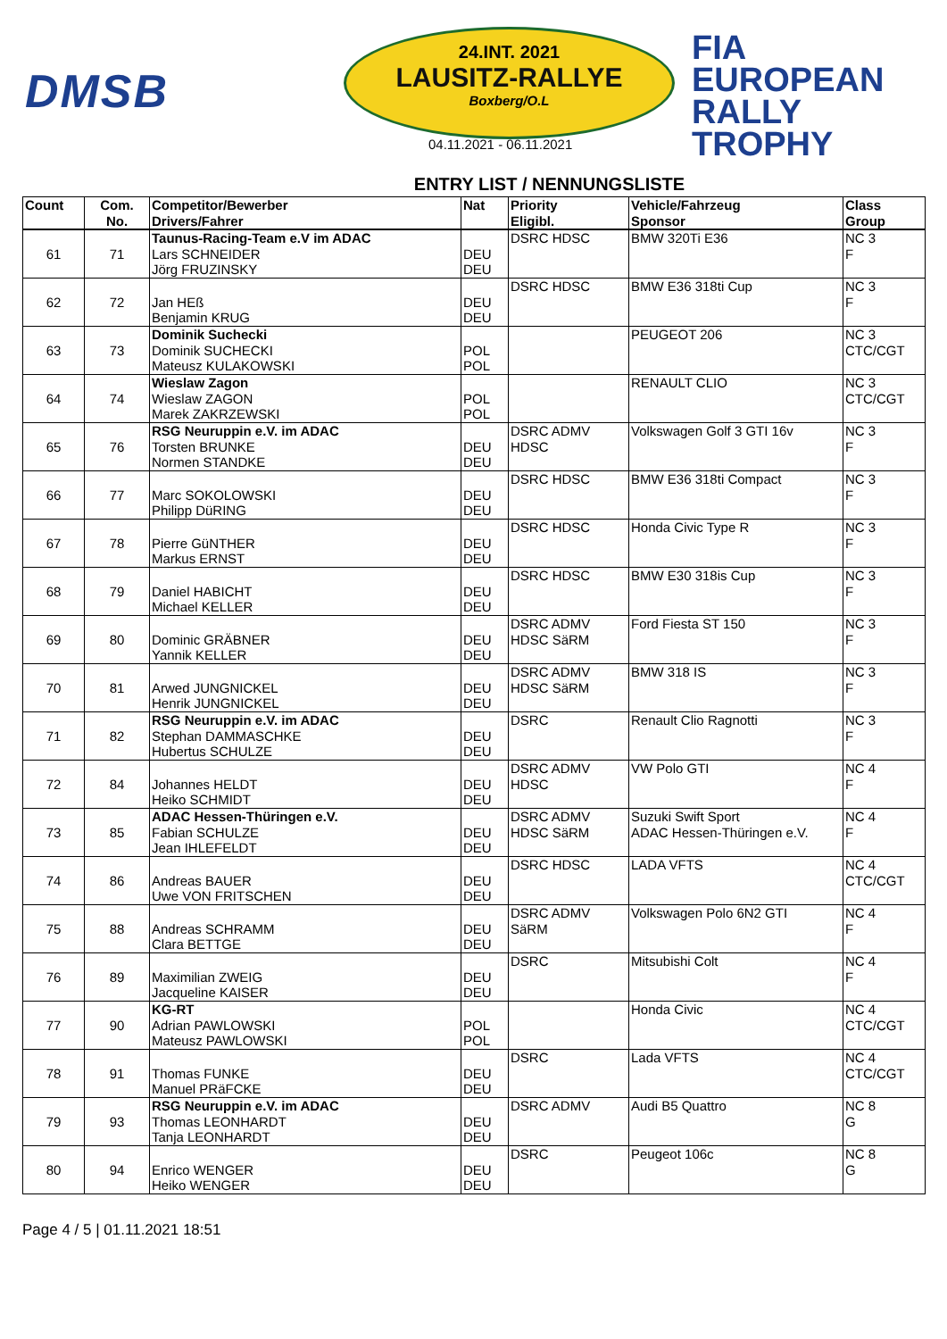DMSB
24.INT. 2021
LAUSITZ-RALLYE
Boxberg/O.L
04.11.2021 - 06.11.2021
FIA
EUROPEAN
RALLY
TROPHY
ENTRY LIST / NENNUNGSLISTE
| Count | Com. No. | Competitor/Bewerber Drivers/Fahrer | Nat | Priority Eligibl. | Vehicle/Fahrzeug Sponsor | Class Group |
| --- | --- | --- | --- | --- | --- | --- |
| 61 | 71 | Taunus-Racing-Team e.V im ADAC Lars SCHNEIDER Jörg FRUZINSKY | DEU DEU | DSRC HDSC | BMW 320Ti E36 | NC 3 F |
| 62 | 72 | Jan HEß Benjamin KRUG | DEU DEU | DSRC HDSC | BMW E36 318ti Cup | NC 3 F |
| 63 | 73 | Dominik Suchecki Dominik SUCHECKI Mateusz KULAKOWSKI | POL POL | | PEUGEOT 206 | NC 3 CTC/CGT |
| 64 | 74 | Wieslaw Zagon Wieslaw ZAGON Marek ZAKRZEWSKI | POL POL | | RENAULT CLIO | NC 3 CTC/CGT |
| 65 | 76 | RSG Neuruppin e.V. im ADAC Torsten BRUNKE Normen STANDKE | DEU DEU | DSRC ADMV HDSC | Volkswagen Golf 3 GTI 16v | NC 3 F |
| 66 | 77 | Marc SOKOLOWSKI Philipp DüRING | DEU DEU | DSRC HDSC | BMW E36 318ti Compact | NC 3 F |
| 67 | 78 | Pierre GüNTHER Markus ERNST | DEU DEU | DSRC HDSC | Honda Civic Type R | NC 3 F |
| 68 | 79 | Daniel HABICHT Michael KELLER | DEU DEU | DSRC HDSC | BMW E30 318is Cup | NC 3 F |
| 69 | 80 | Dominic GRÄBNER Yannik KELLER | DEU DEU | DSRC ADMV HDSC SäRM | Ford Fiesta ST 150 | NC 3 F |
| 70 | 81 | Arwed JUNGNICKEL Henrik JUNGNICKEL | DEU DEU | DSRC ADMV HDSC SäRM | BMW 318 IS | NC 3 F |
| 71 | 82 | RSG Neuruppin e.V. im ADAC Stephan DAMMASCHKE Hubertus SCHULZE | DEU DEU | DSRC | Renault Clio Ragnotti | NC 3 F |
| 72 | 84 | Johannes HELDT Heiko SCHMIDT | DEU DEU | DSRC ADMV HDSC | VW Polo GTI | NC 4 F |
| 73 | 85 | ADAC Hessen-Thüringen e.V. Fabian SCHULZE Jean IHLEFELDT | DEU DEU | DSRC ADMV HDSC SäRM | Suzuki Swift Sport ADAC Hessen-Thüringen e.V. | NC 4 F |
| 74 | 86 | Andreas BAUER Uwe VON FRITSCHEN | DEU DEU | DSRC HDSC | LADA VFTS | NC 4 CTC/CGT |
| 75 | 88 | Andreas SCHRAMM Clara BETTGE | DEU DEU | DSRC ADMV SäRM | Volkswagen Polo 6N2 GTI | NC 4 F |
| 76 | 89 | Maximilian ZWEIG Jacqueline KAISER | DEU DEU | DSRC | Mitsubishi Colt | NC 4 F |
| 77 | 90 | KG-RT Adrian PAWLOWSKI Mateusz PAWLOWSKI | POL POL | | Honda Civic | NC 4 CTC/CGT |
| 78 | 91 | Thomas FUNKE Manuel PRäFCKE | DEU DEU | DSRC | Lada VFTS | NC 4 CTC/CGT |
| 79 | 93 | RSG Neuruppin e.V. im ADAC Thomas LEONHARDT Tanja LEONHARDT | DEU DEU | DSRC ADMV | Audi B5 Quattro | NC 8 G |
| 80 | 94 | Enrico WENGER Heiko WENGER | DEU DEU | DSRC | Peugeot 106c | NC 8 G |
Page 4 / 5 | 01.11.2021 18:51